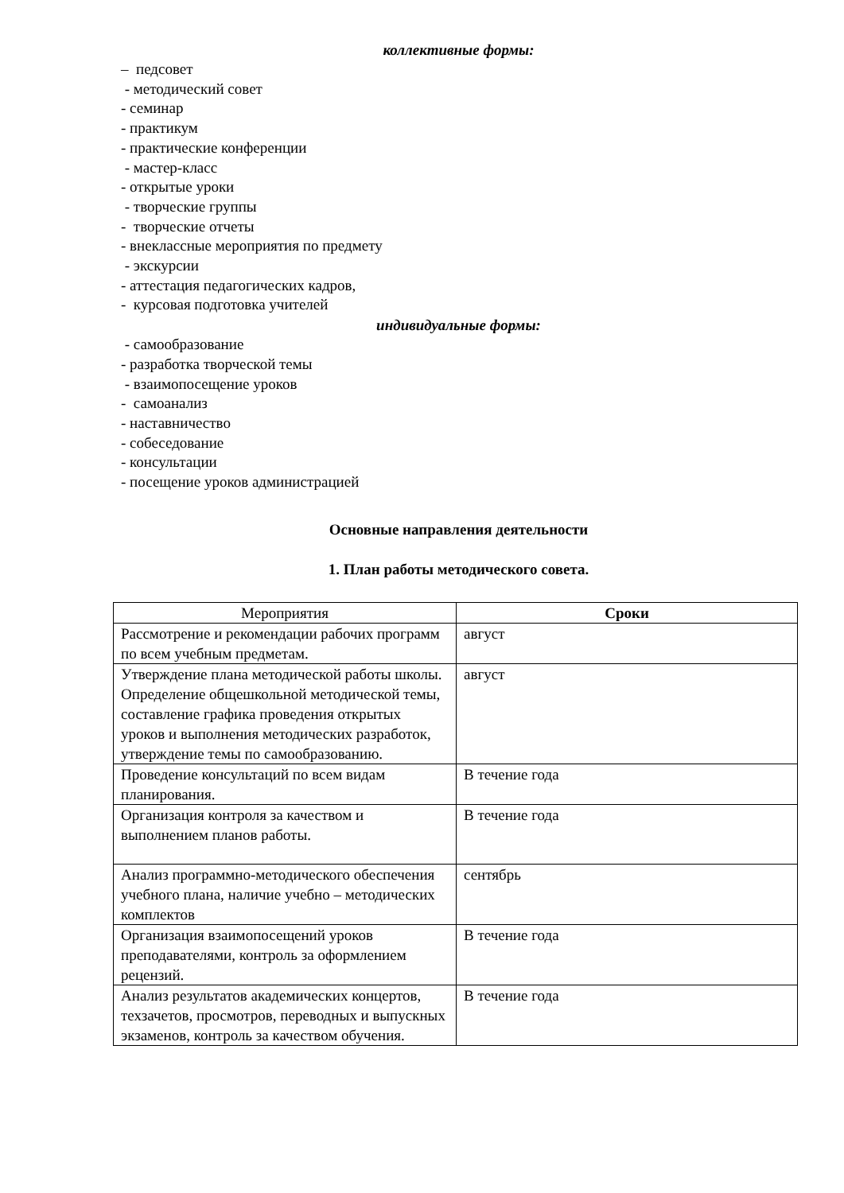коллективные формы:
– педсовет
- методический совет
- семинар
- практикум
- практические конференции
- мастер-класс
- открытые уроки
- творческие группы
- творческие отчеты
- внеклассные мероприятия по предмету
- экскурсии
- аттестация педагогических кадров,
- курсовая подготовка учителей
индивидуальные формы:
- самообразование
- разработка творческой темы
- взаимопосещение уроков
- самоанализ
- наставничество
- собеседование
- консультации
- посещение уроков администрацией
Основные направления деятельности
1. План работы методического совета.
| Мероприятия | Сроки |
| --- | --- |
| Рассмотрение и рекомендации рабочих программ по всем учебным предметам. | август |
| Утверждение плана методической работы школы. Определение общешкольной методической темы, составление графика проведения открытых уроков и выполнения методических разработок, утверждение темы по самообразованию. | август |
| Проведение консультаций по всем видам планирования. | В течение года |
| Организация контроля за качеством и выполнением планов работы. | В течение года |
| Анализ программно-методического обеспечения учебного плана, наличие учебно – методических комплектов | сентябрь |
| Организация взаимопосещений уроков преподавателями, контроль за оформлением рецензий. | В течение года |
| Анализ результатов академических концертов, техзачетов, просмотров, переводных и выпускных экзаменов, контроль за качеством обучения. | В течение года |